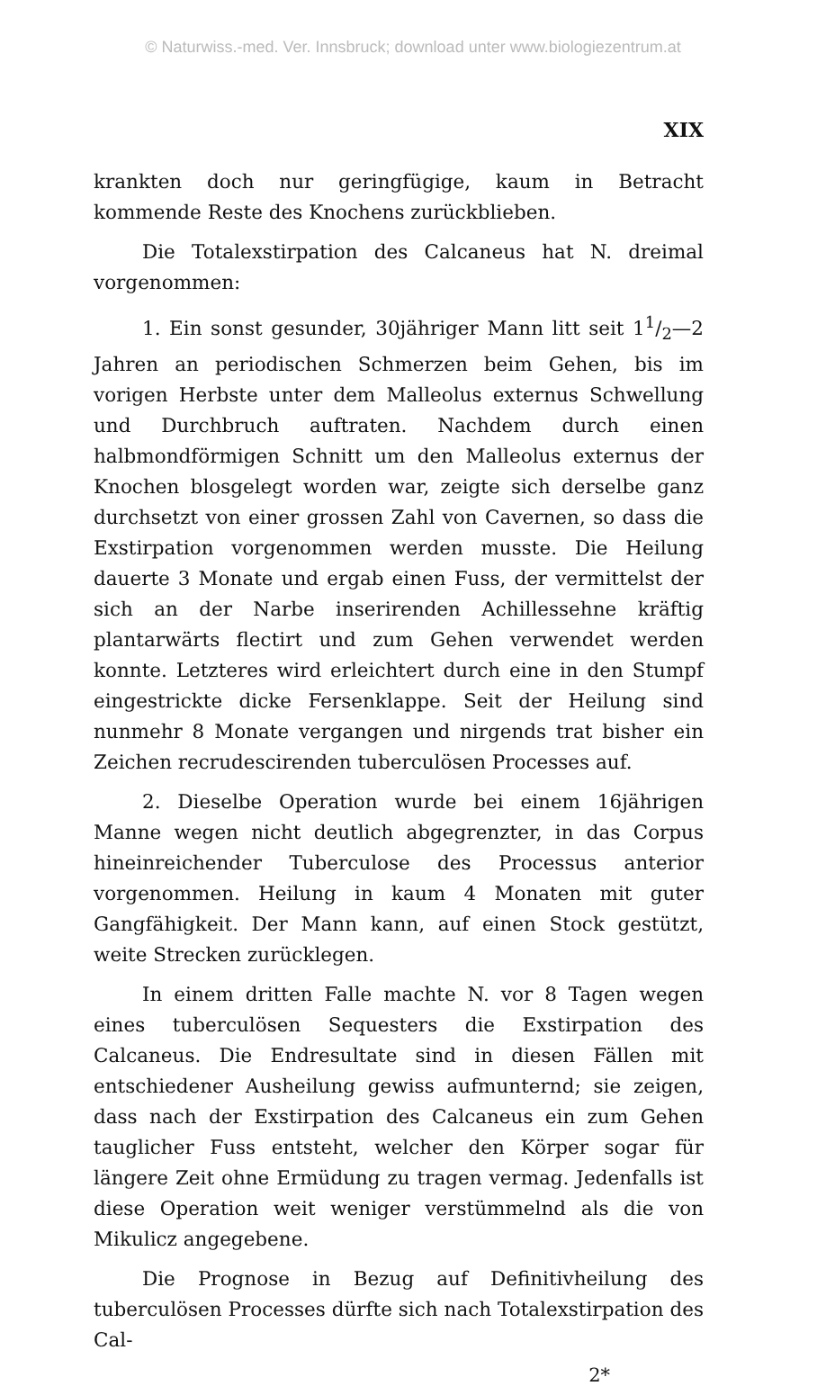© Naturwiss.-med. Ver. Innsbruck; download unter www.biologiezentrum.at
XIX
krankten doch nur geringfügige, kaum in Betracht kommende Reste des Knochens zurückblieben.
Die Totalexstirpation des Calcaneus hat N. dreimal vorgenommen:
1. Ein sonst gesunder, 30jähriger Mann litt seit 11/2—2 Jahren an periodischen Schmerzen beim Gehen, bis im vorigen Herbste unter dem Malleolus externus Schwellung und Durchbruch auftraten. Nachdem durch einen halbmondförmigen Schnitt um den Malleolus externus der Knochen blosgelegt worden war, zeigte sich derselbe ganz durchsetzt von einer grossen Zahl von Cavernen, so dass die Exstirpation vorgenommen werden musste. Die Heilung dauerte 3 Monate und ergab einen Fuss, der vermittelst der sich an der Narbe inserirenden Achillessehne kräftig plantarwärts flectirt und zum Gehen verwendet werden konnte. Letzteres wird erleichtert durch eine in den Stumpf eingestrickte dicke Fersenklappe. Seit der Heilung sind nunmehr 8 Monate vergangen und nirgends trat bisher ein Zeichen recrudescirenden tuberculösen Processes auf.
2. Dieselbe Operation wurde bei einem 16jährigen Manne wegen nicht deutlich abgegrenzter, in das Corpus hineinreichender Tuberculose des Processus anterior vorgenommen. Heilung in kaum 4 Monaten mit guter Gangfähigkeit. Der Mann kann, auf einen Stock gestützt, weite Strecken zurücklegen.
In einem dritten Falle machte N. vor 8 Tagen wegen eines tuberculösen Sequesters die Exstirpation des Calcaneus. Die Endresultate sind in diesen Fällen mit entschiedener Ausheilung gewiss aufmunternd; sie zeigen, dass nach der Exstirpation des Calcaneus ein zum Gehen tauglicher Fuss entsteht, welcher den Körper sogar für längere Zeit ohne Ermüdung zu tragen vermag. Jedenfalls ist diese Operation weit weniger verstümmelnd als die von Mikulicz angegebene.
Die Prognose in Bezug auf Definitivheilung des tuberculösen Processes dürfte sich nach Totalexstirpation des Cal-
2*